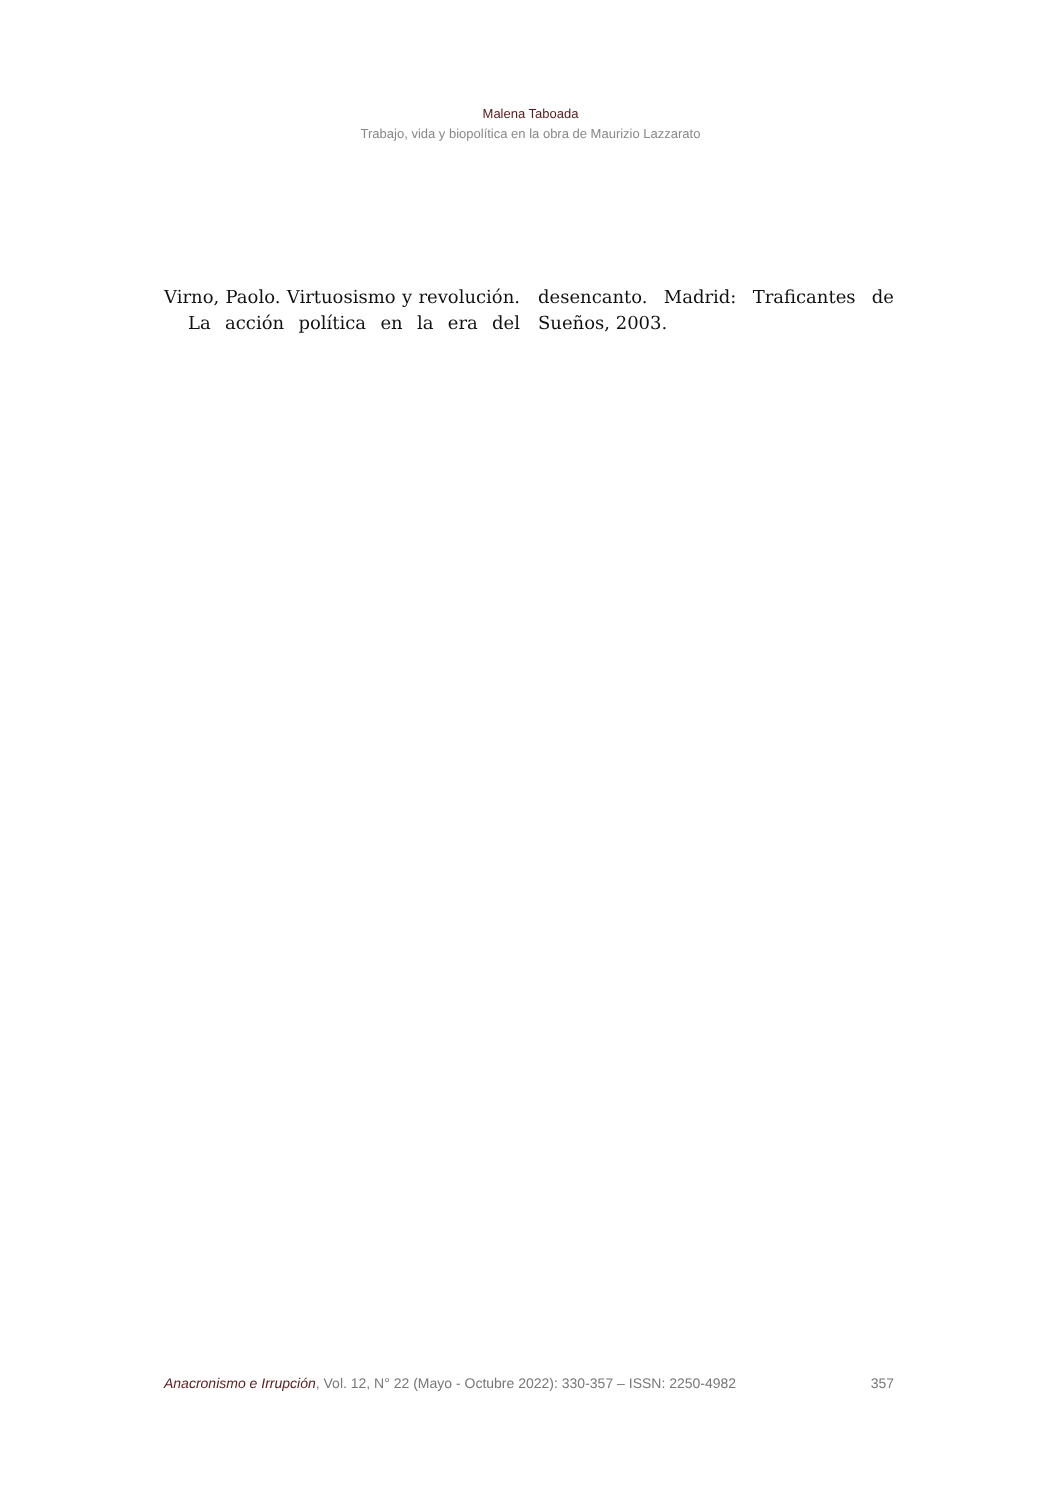Malena Taboada
Trabajo, vida y biopolítica en la obra de Maurizio Lazzarato
Virno, Paolo. Virtuosismo y revolución.
La acción política en la era del
desencanto. Madrid: Traficantes de Sueños, 2003.
Anacronismo e Irrupción, Vol. 12, N° 22 (Mayo - Octubre 2022): 330-357 – ISSN: 2250-4982 357